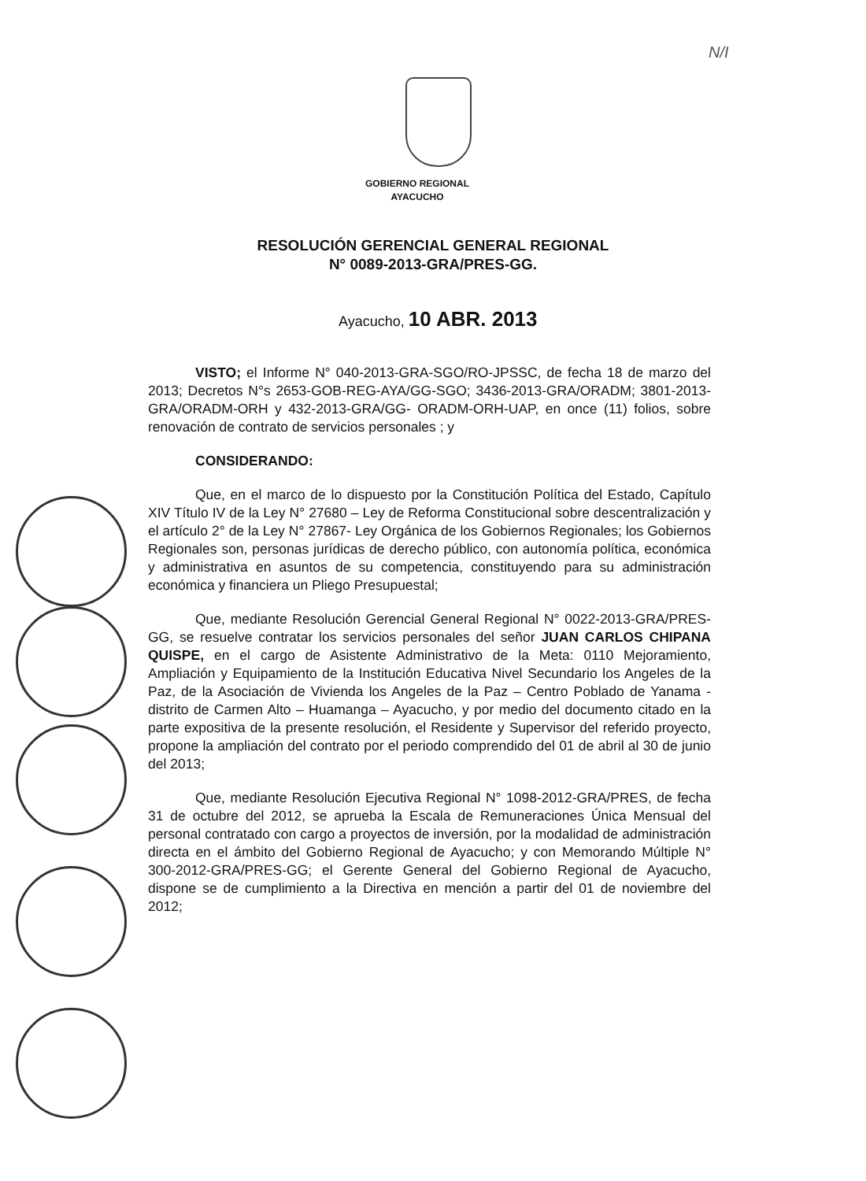N/I
GOBIERNO REGIONAL
AYACUCHO
RESOLUCIÓN GERENCIAL GENERAL REGIONAL
N° 0089-2013-GRA/PRES-GG.
Ayacucho, 10 ABR. 2013
VISTO; el Informe N° 040-2013-GRA-SGO/RO-JPSSC, de fecha 18 de marzo del 2013; Decretos N°s 2653-GOB-REG-AYA/GG-SGO; 3436-2013-GRA/ORADM; 3801-2013-GRA/ORADM-ORH y 432-2013-GRA/GG- ORADM-ORH-UAP, en once (11) folios, sobre renovación de contrato de servicios personales ; y
CONSIDERANDO:
Que, en el marco de lo dispuesto por la Constitución Política del Estado, Capítulo XIV Título IV de la Ley N° 27680 – Ley de Reforma Constitucional sobre descentralización y el artículo 2° de la Ley N° 27867- Ley Orgánica de los Gobiernos Regionales; los Gobiernos Regionales son, personas jurídicas de derecho público, con autonomía política, económica y administrativa en asuntos de su competencia, constituyendo para su administración económica y financiera un Pliego Presupuestal;
Que, mediante Resolución Gerencial General Regional N° 0022-2013-GRA/PRES-GG, se resuelve contratar los servicios personales del señor JUAN CARLOS CHIPANA QUISPE, en el cargo de Asistente Administrativo de la Meta: 0110 Mejoramiento, Ampliación y Equipamiento de la Institución Educativa Nivel Secundario los Angeles de la Paz, de la Asociación de Vivienda los Angeles de la Paz – Centro Poblado de Yanama - distrito de Carmen Alto – Huamanga – Ayacucho, y por medio del documento citado en la parte expositiva de la presente resolución, el Residente y Supervisor del referido proyecto, propone la ampliación del contrato por el periodo comprendido del 01 de abril al 30 de junio del 2013;
Que, mediante Resolución Ejecutiva Regional N° 1098-2012-GRA/PRES, de fecha 31 de octubre del 2012, se aprueba la Escala de Remuneraciones Única Mensual del personal contratado con cargo a proyectos de inversión, por la modalidad de administración directa en el ámbito del Gobierno Regional de Ayacucho; y con Memorando Múltiple N° 300-2012-GRA/PRES-GG; el Gerente General del Gobierno Regional de Ayacucho, dispone se de cumplimiento a la Directiva en mención a partir del 01 de noviembre del 2012;